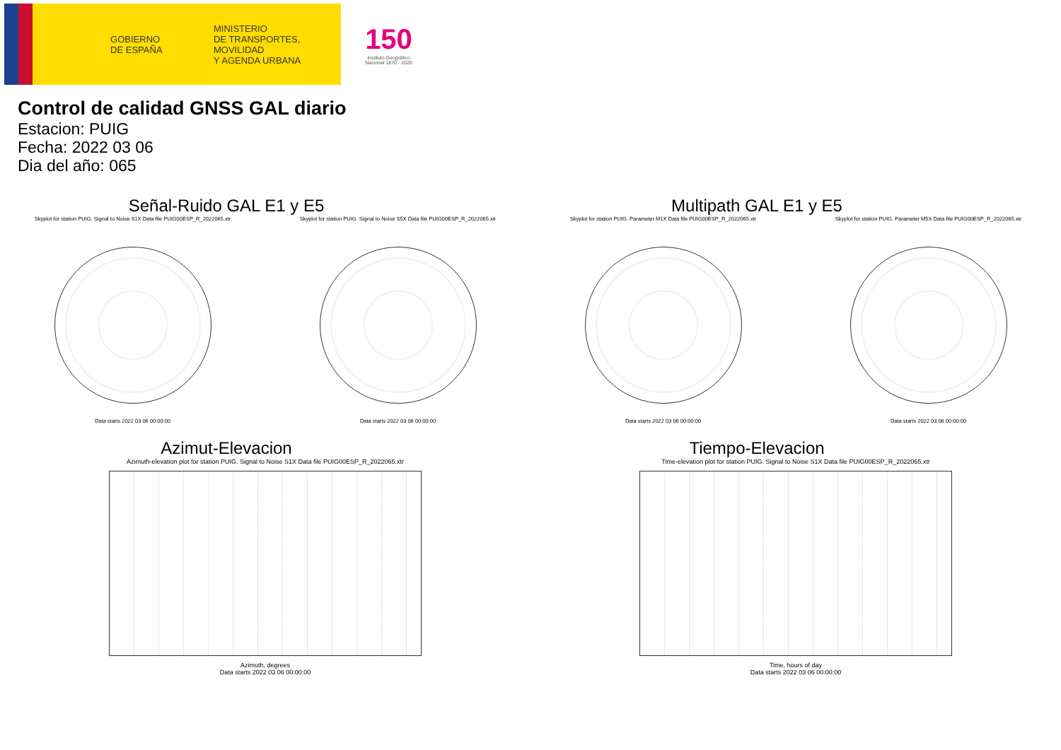GOBIERNO
DE ESPAÑA
MINISTERIO
DE TRANSPORTES, MOVILIDAD
Y AGENDA URBANA
150
Instituto Geográfico Nacional 1870 · 2020
Control de calidad GNSS GAL diario
Estacion: PUIG
Fecha: 2022 03 06
Dia del año: 065
Señal-Ruido GAL E1 y E5
Skyplot for station PUIG. Signal to Noise S1X Data file PUIG00ESP_R_2022065.xtr
Data starts 2022 03 06 00:00:00
Skyplot for station PUIG. Signal to Noise S5X Data file PUIG00ESP_R_2022065.xtr
Data starts 2022 03 06 00:00:00
Multipath GAL E1 y E5
Skyplot for station PUIG. Parameter M1X Data file PUIG00ESP_R_2022065.xtr
Data starts 2022 03 06 00:00:00
Skyplot for station PUIG. Parameter M5X Data file PUIG00ESP_R_2022065.xtr
Data starts 2022 03 06 00:00:00
Azimut-Elevacion
Azimuth-elevation plot for station PUIG. Signal to Noise S1X Data file PUIG00ESP_R_2022065.xtr
Azimuth, degrees
Data starts 2022 03 06 00:00:00
Tiempo-Elevacion
Time-elevation plot for station PUIG. Signal to Noise S1X Data file PUIG00ESP_R_2022065.xtr
Time, hours of day
Data starts 2022 03 06 00:00:00